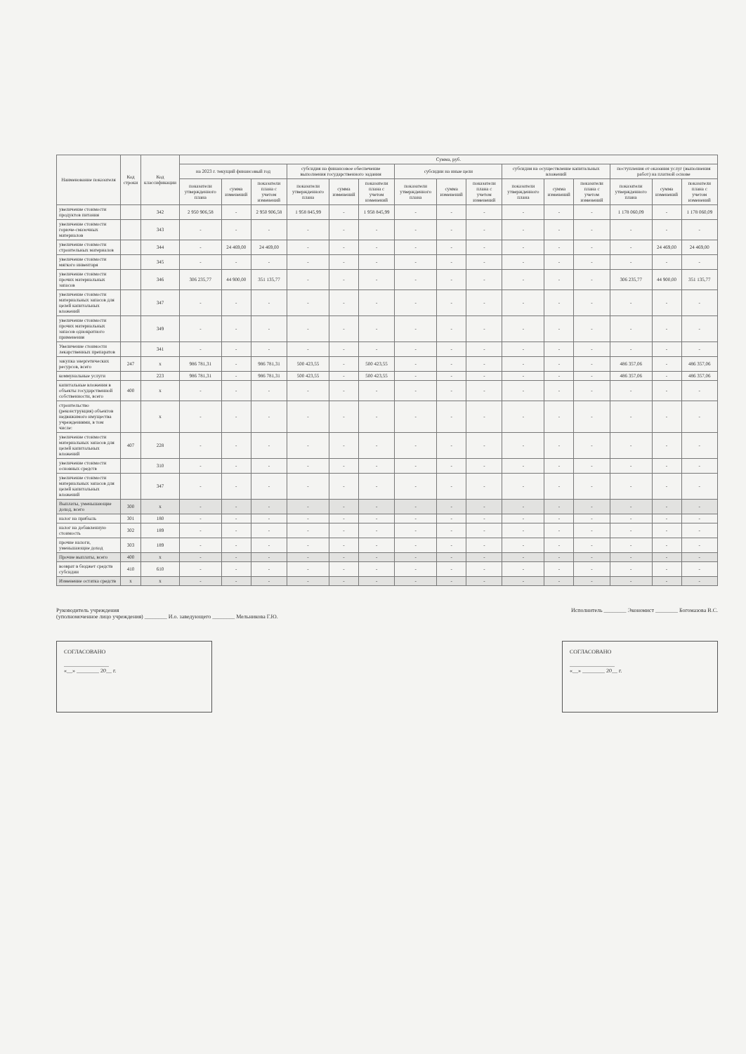| Наименование показателя | Код строки | Код классификации | Сумма, руб. | | | | | | | | | | | | | | |
| --- | --- | --- | --- | --- | --- | --- | --- | --- | --- | --- | --- | --- | --- | --- | --- | --- | --- |
| | | | на 2023 г. текущий финансовый год | | | субсидия на финансовое обеспечение выполнения государственного задания | | | субсидии на иные цели | | | субсидия на осуществление капитальных вложений | | | поступления от оказания услуг (выполнения работ) на платной основе | | |
| | | | показатели утвержденного плана | сумма изменений | показатели плана с учетом изменений | показатели утвержденного плана | сумма изменений | показатели плана с учетом изменений | показатели утвержденного плана | сумма изменений | показатели плана с учетом изменений | показатели утвержденного плана | сумма изменений | показатели плана с учетом изменений | показатели утвержденного плана | сумма изменений | показатели плана с учетом изменений |
| увеличение стоимости продуктов питания | | 342 | 2 950 906,58 | - | 2 950 906,58 | 1 958 845,99 | - | 1 958 845,99 | - | - | - | - | - | - | 1 178 060,09 | - | 1 178 060,09 |
| увеличение стоимости горюче-смазочных материалов | | 343 | - | - | - | - | - | - | - | - | - | - | - | - | - | - | - |
| увеличение стоимости строительных материалов | | 344 | - | 24 469,00 | 24 469,00 | - | - | - | - | - | - | - | - | - | - | 24 469,00 | 24 469,00 |
| увеличение стоимости мягкого инвентаря | | 345 | - | - | - | - | - | - | - | - | - | - | - | - | - | - | - |
| увеличение стоимости прочих материальных запасов | | 346 | 306 235,77 | 44 900,00 | 351 135,77 | - | - | - | - | - | - | - | - | - | 306 235,77 | 44 900,00 | 351 135,77 |
| увеличение стоимости материальных запасов для целей капитальных вложений | | 347 | - | - | - | - | - | - | - | - | - | - | - | - | - | - | - |
| увеличение стоимости прочих материальных запасов однократного применения | | 349 | - | - | - | - | - | - | - | - | - | - | - | - | - | - | - |
| Увеличение стоимости лекарственных препаратов | | 341 | - | - | - | - | - | - | - | - | - | - | - | - | - | - | - |
| закупка энергетических ресурсов, всего | 247 | х | 986 781,31 | - | 986 781,31 | 500 423,55 | - | 500 423,55 | - | - | - | - | - | - | 486 357,06 | - | 486 357,06 |
| коммунальные услуги | | 223 | 986 781,31 | - | 986 781,31 | 500 423,55 | - | 500 423,55 | - | - | - | - | - | - | 486 357,06 | - | 486 357,06 |
| капитальные вложения в объекты государственной собственности, всего | 400 | х | - | - | - | - | - | - | - | - | - | - | - | - | - | - | - |
| строительство (реконструкция) объектов недвижимого имущества учреждениями, в том числе: | | х | - | - | - | - | - | - | - | - | - | - | - | - | - | - | - |
| увеличение стоимости материальных запасов для целей капитальных вложений | 407 | 228 | - | - | - | - | - | - | - | - | - | - | - | - | - | - | - |
| увеличение стоимости основных средств | | 310 | - | - | - | - | - | - | - | - | - | - | - | - | - | - | - |
| увеличение стоимости материальных запасов для целей капитальных вложений | | 347 | - | - | - | - | - | - | - | - | - | - | - | - | - | - | - |
| Выплаты, уменьшающие доход, всего | 300 | х | - | - | - | - | - | - | - | - | - | - | - | - | - | - | - |
| налог на прибыль | 301 | 180 | - | - | - | - | - | - | - | - | - | - | - | - | - | - | - |
| налог на добавленную стоимость | 302 | 189 | - | - | - | - | - | - | - | - | - | - | - | - | - | - | - |
| прочие налоги, уменьшающие доход | 303 | 189 | - | - | - | - | - | - | - | - | - | - | - | - | - | - | - |
| Прочие выплаты, всего | 400 | х | - | - | - | - | - | - | - | - | - | - | - | - | - | - | - |
| возврат в бюджет средств субсидии | 410 | 610 | - | - | - | - | - | - | - | - | - | - | - | - | - | - | - |
| Изменение остатка средств | х | х | - | - | - | - | - | - | - | - | - | - | - | - | - | - | - |
Руководитель учреждения
(уполномоченное лицо учреждения) ________ И.о. заведующего ________ Мельникова Г.Ю.
Исполнитель ________ Экономист ________ Богомазова В.С.
СОГЛАСОВАНО
________________
«__» ________ 20__ г.
СОГЛАСОВАНО
________________
«__» ________ 20__ г.